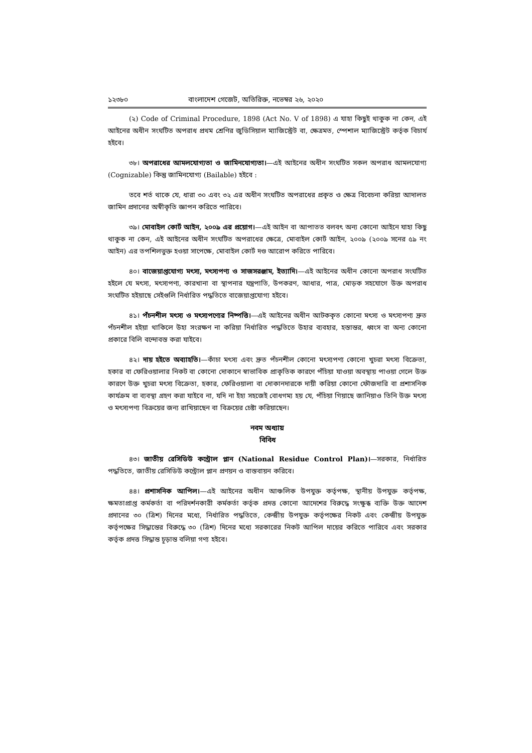১২৩৮০ বাংলাদেশ গেজেট, অতিরিক্ত, নভেম্বর ২৬, ২০২০
(২) Code of Criminal Procedure, 1898 (Act No. V of 1898) এ যাহা কিছুই থাকুক না কেন, এই আইনের অধীন সংঘটিত অপরাধ প্রথম শ্রেণির জুডিসিয়াল ম্যাজিস্ট্রেট বা, ক্ষেত্রমত, স্পেশাল ম্যাজিস্ট্রেট কর্তৃক বিচার্য হইবে।
৩৮। অপরাধের আমলযোগ্যতা ও জামিনযোগ্যতা।—এই আইনের অধীন সংঘটিত সকল অপরাধ আমলযোগ্য (Cognizable) কিন্তু জামিনযোগ্য (Bailable) হইবে :
তবে শর্ত থাকে যে, ধারা ৩০ এবং ৩২ এর অধীন সংঘটিত অপরাধের প্রকৃত ও ক্ষেত্র বিবেচনা করিয়া আদালত জামিন প্রদানের অস্বীকৃতি জ্ঞাপন করিতে পারিবে।
৩৯। মোবাইল কোর্ট আইন, ২০০৯ এর প্রয়োগ।—এই আইন বা আপাতত বলবৎ অন্য কোনো আইনে যাহা কিছু থাকুক না কেন, এই আইনের অধীন সংঘটিত অপরাধের ক্ষেত্রে, মোবাইল কোর্ট আইন, ২০০৯ (২০০৯ সনের ৫৯ নং আইন) এর তপশিলভুক্ত হওয়া সাপেক্ষে, মোবাইল কোর্ট দণ্ড আরোপ করিতে পারিবে।
৪০। বাজেয়াপ্তযোগ্য মৎস্য, মৎস্যপণ্য ও সাজসরঞ্জাম, ইত্যাদি।—এই আইনের অধীন কোনো অপরাধ সংঘটিত হইলে যে মৎস্য, মৎস্যপণ্য, কারখানা বা স্থাপনার যন্ত্রপাতি, উপকরণ, আধার, পাত্র, মোড়ক সহযোগে উক্ত অপরাধ সংঘটিত হইয়াছে সেইগুলি নির্ধারিত পদ্ধতিতে বাজেয়াপ্তযোগ্য হইবে।
৪১। পঁচনশীল মৎস্য ও মৎস্যপণ্যের নিষ্পত্তি।—এই আইনের অধীন আটককৃত কোনো মৎস্য ও মৎস্যপণ্য দ্রুত পঁচনশীল হইয়া থাকিলে উহা সংরক্ষণ না করিয়া নির্ধারিত পদ্ধতিতে উহার ব্যবহার, হস্তান্তর, ধ্বংস বা অন্য কোনো প্রকারে বিলি বন্দোবস্ত করা যাইবে।
৪২। দায় হইতে অব্যাহতি।—কাঁচা মৎস্য এবং দ্রুত পঁচনশীল কোনো মৎস্যপণ্য কোনো খুচরা মৎস্য বিক্রেতা, হকার বা ফেরিওয়ালার নিকট বা কোনো দোকানে স্বাভাবিক প্রাকৃতিক কারণে পঁচিয়া যাওয়া অবস্থায় পাওয়া গেলে উক্ত কারণে উক্ত খুচরা মৎস্য বিক্রেতা, হকার, ফেরিওয়ালা বা দোকানদারকে দায়ী করিয়া কোনো ফৌজদারি বা প্রশাসনিক কার্যক্রম বা ব্যবস্থা গ্রহণ করা যাইবে না, যদি না ইহা সহজেই বোধগম্য হয় যে, পঁচিয়া গিয়াছে জানিয়াও তিনি উক্ত মৎস্য ও মৎস্যপণ্য বিক্রয়ের জন্য রাখিয়াছেন বা বিক্রয়ের চেষ্টা করিয়াছেন।
নবম অধ্যায়
বিবিধ
৪৩। জাতীয় রেসিডিউ কন্ট্রোল প্লান (National Residue Control Plan)।—সরকার, নির্ধারিত পদ্ধতিতে, জাতীয় রেসিডিউ কন্ট্রোল প্লান প্রণয়ন ও বাস্তবায়ন করিবে।
৪৪। প্রশাসনিক আপিল।—এই আইনের অধীন আঞ্চলিক উপযুক্ত কর্তৃপক্ষ, স্থানীয় উপযুক্ত কর্তৃপক্ষ, ক্ষমতাপ্রাপ্ত কর্মকর্তা বা পরিদর্শনকারী কর্মকর্তা কর্তৃক প্রদত্ত কোনো আদেশের বিরুদ্ধে সংক্ষুব্ধ ব্যক্তি উক্ত আদেশ প্রদানের ৩০ (ত্রিশ) দিনের মধ্যে, নির্ধারিত পদ্ধতিতে, কেন্দ্রীয় উপযুক্ত কর্তৃপক্ষের নিকট এবং কেন্দ্রীয় উপযুক্ত কর্তৃপক্ষের সিদ্ধান্তের বিরুদ্ধে ৩০ (ত্রিশ) দিনের মধ্যে সরকারের নিকট আপিল দায়ের করিতে পারিবে এবং সরকার কর্তৃক প্রদত্ত সিদ্ধান্ত চূড়ান্ত বলিয়া গণ্য হইবে।